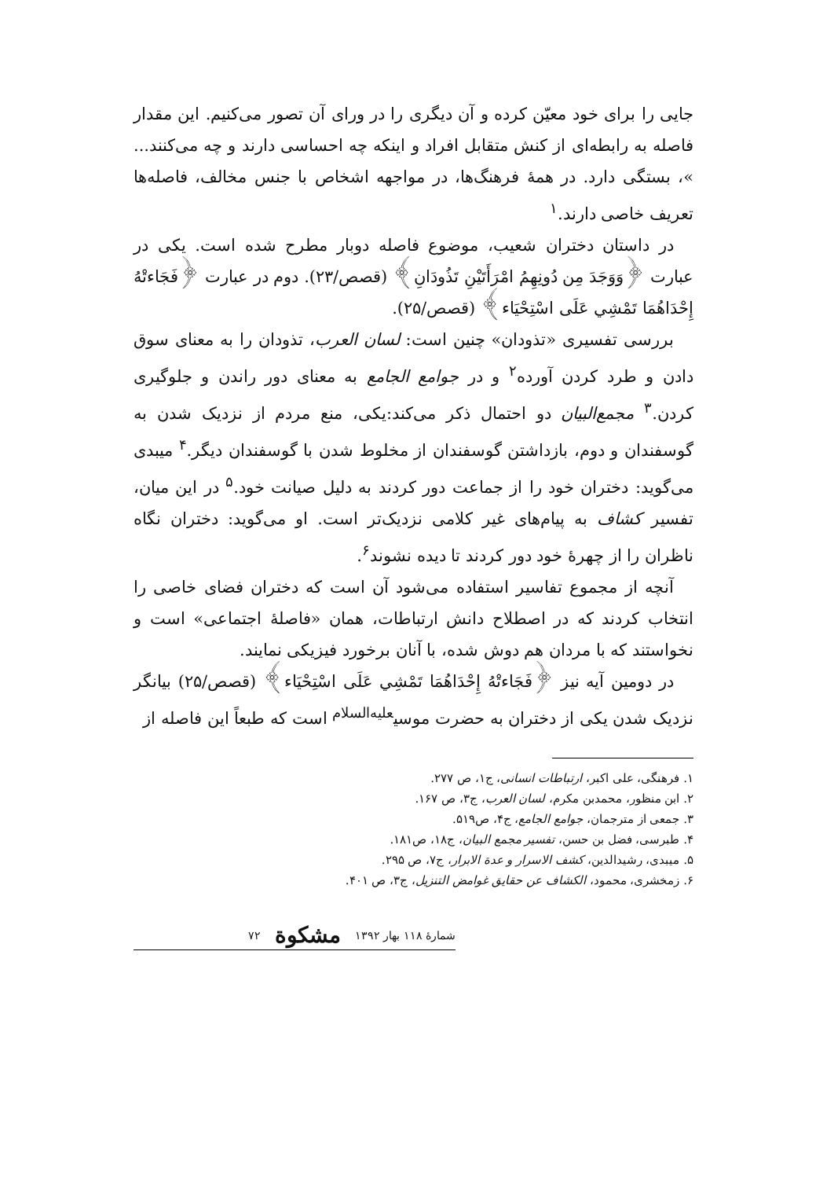جایی را برای خود معیّن کرده و آن دیگری را در ورای آن تصور می‌کنیم. این مقدار فاصله به رابطه‌ای از کنش متقابل افراد و اینکه چه احساسی دارند و چه می‌کنند... »، بستگی دارد. در همهٔ فرهنگ‌ها، در مواجهه اشخاص با جنس مخالف، فاصله‌ها تعریف خاصی دارند.<sup>۱</sup>
در داستان دختران شعیب، موضوع فاصله دوبار مطرح شده است. یکی در عبارت ﴿وَوَجَدَ مِن دُونِهِمُ امْرَأَتَيْنِ تَذُودَانِ﴾ (قصص/۲۳). دوم در عبارت ﴿فَجَاءتْهُ إِحْدَاهُمَا تَمْشِي عَلَى اسْتِحْيَاء﴾ (قصص/۲۵).
بررسی تفسیری «تذودان» چنین است: لسان العرب، تذودان را به معنای سوق دادن و طرد کردن آورده<sup>۲</sup> و در جوامع الجامع به معنای دور راندن و جلوگیری کردن.<sup>۳</sup> مجمع‌البیان دو احتمال ذکر می‌کند:یکی، منع مردم از نزدیک شدن به گوسفندان و دوم، بازداشتن گوسفندان از مخلوط شدن با گوسفندان دیگر.<sup>۴</sup> میبدی می‌گوید: دختران خود را از جماعت دور کردند به دلیل صیانت خود.<sup>۵</sup> در این میان، تفسیر کشاف به پیام‌های غیر کلامی نزدیک‌تر است. او می‌گوید: دختران نگاه ناظران را از چهرهٔ خود دور کردند تا دیده نشوند<sup>۶</sup>.
آنچه از مجموع تفاسیر استفاده می‌شود آن است که دختران فضای خاصی را انتخاب کردند که در اصطلاح دانش ارتباطات، همان «فاصلهٔ اجتماعی» است و نخواستند که با مردان هم دوش شده، با آنان برخورد فیزیکی نمایند.
در دومین آیه نیز ﴿فَجَاءتْهُ إِحْدَاهُمَا تَمْشِي عَلَى اسْتِحْيَاء﴾ (قصص/۲۵) بیانگر نزدیک شدن یکی از دختران به حضرت موسی<sup>علیه‌السلام</sup> است که طبعاً این فاصله از
۱. فرهنگی، علی اکبر، ارتباطات انسانی، ج۱، ص ۲۷۷.
۲. ابن منظور، محمدبن مکرم، لسان العرب، ج۳، ص ۱۶۷.
۳. جمعی از مترجمان، جوامع الجامع، ج۴، ص۵۱۹.
۴. طبرسی، فضل بن حسن، تفسیر مجمع البیان، ج۱۸، ص۱۸۱.
۵. میبدی، رشیدالدین، کشف الاسرار و عدة الابرار، ج۷، ص ۲۹۵.
۶. زمخشری، محمود، الکشاف عن حقایق غوامض التنزیل، ج۳، ص ۴۰۱.
شمارهٔ ۱۱۸ بهار ۱۳۹۲ مشکوة ۷۲